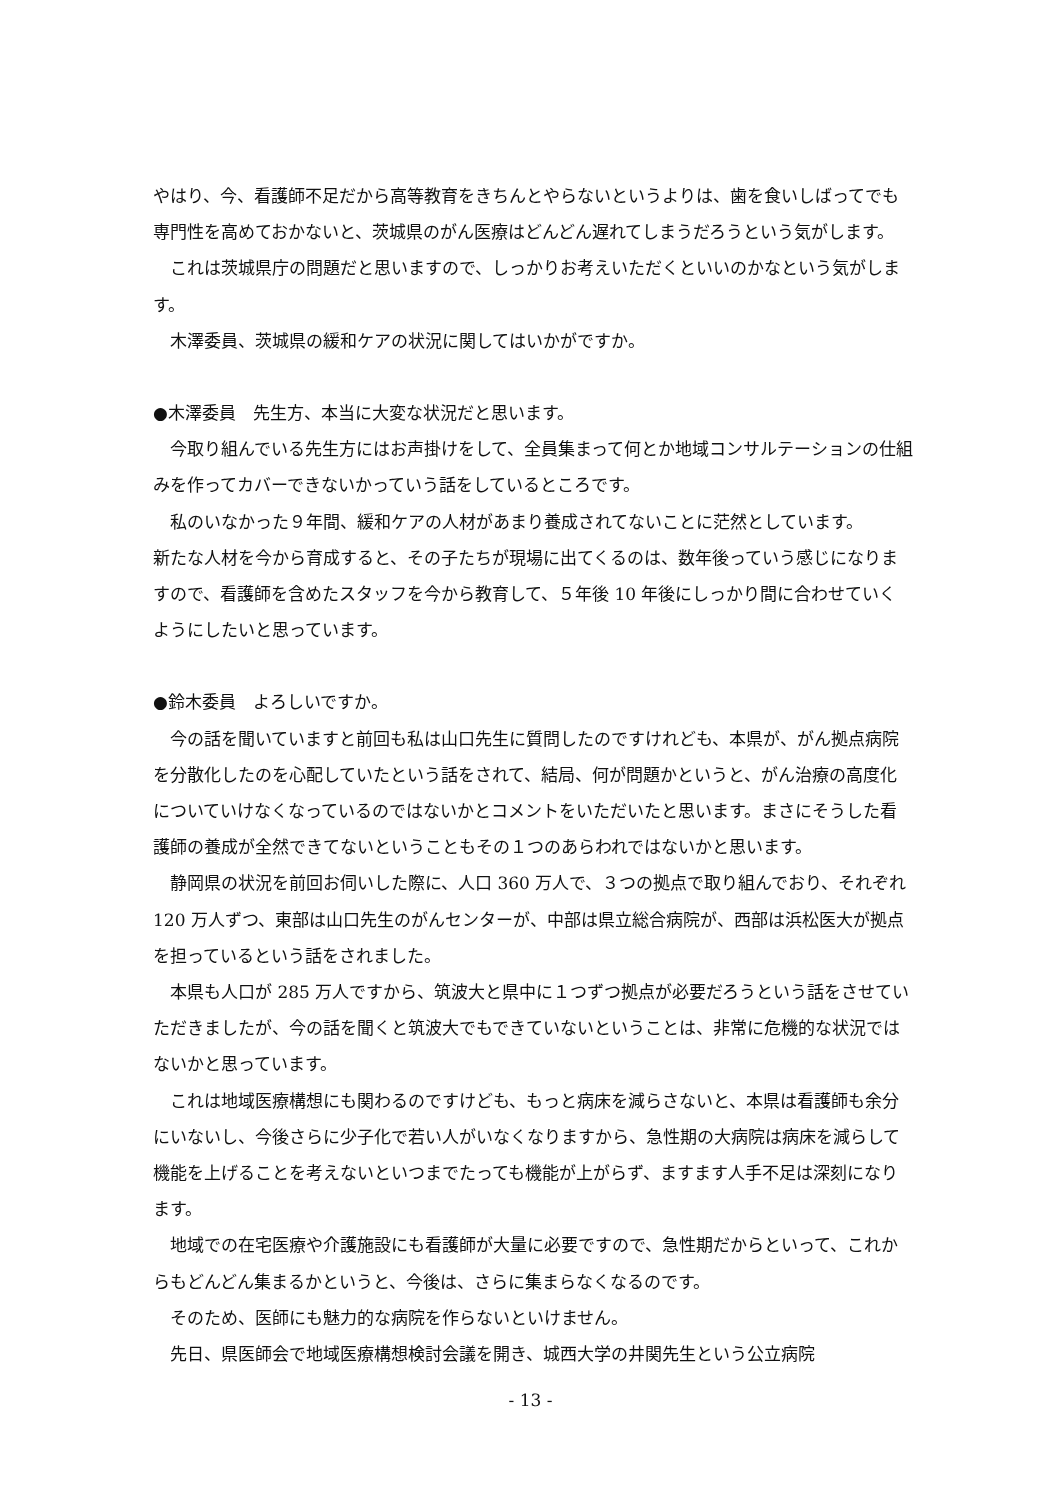やはり、今、看護師不足だから高等教育をきちんとやらないというよりは、歯を食いしばってでも専門性を高めておかないと、茨城県のがん医療はどんどん遅れてしまうだろうという気がします。
これは茨城県庁の問題だと思いますので、しっかりお考えいただくといいのかなという気がします。
木澤委員、茨城県の緩和ケアの状況に関してはいかがですか。
●木澤委員　先生方、本当に大変な状況だと思います。
今取り組んでいる先生方にはお声掛けをして、全員集まって何とか地域コンサルテーションの仕組みを作ってカバーできないかっていう話をしているところです。
私のいなかった９年間、緩和ケアの人材があまり養成されてないことに茫然としています。
新たな人材を今から育成すると、その子たちが現場に出てくるのは、数年後っていう感じになりますので、看護師を含めたスタッフを今から教育して、５年後 10 年後にしっかり間に合わせていくようにしたいと思っています。
●鈴木委員　よろしいですか。
今の話を聞いていますと前回も私は山口先生に質問したのですけれども、本県が、がん拠点病院を分散化したのを心配していたという話をされて、結局、何が問題かというと、がん治療の高度化についていけなくなっているのではないかとコメントをいただいたと思います。まさにそうした看護師の養成が全然できてないということもその１つのあらわれではないかと思います。
静岡県の状況を前回お伺いした際に、人口 360 万人で、３つの拠点で取り組んでおり、それぞれ 120 万人ずつ、東部は山口先生のがんセンターが、中部は県立総合病院が、西部は浜松医大が拠点を担っているという話をされました。
本県も人口が 285 万人ですから、筑波大と県中に１つずつ拠点が必要だろうという話をさせていただきましたが、今の話を聞くと筑波大でもできていないということは、非常に危機的な状況ではないかと思っています。
これは地域医療構想にも関わるのですけども、もっと病床を減らさないと、本県は看護師も余分にいないし、今後さらに少子化で若い人がいなくなりますから、急性期の大病院は病床を減らして機能を上げることを考えないといつまでたっても機能が上がらず、ますます人手不足は深刻になります。
地域での在宅医療や介護施設にも看護師が大量に必要ですので、急性期だからといって、これからもどんどん集まるかというと、今後は、さらに集まらなくなるのです。
そのため、医師にも魅力的な病院を作らないといけません。
先日、県医師会で地域医療構想検討会議を開き、城西大学の井関先生という公立病院
- 13 -